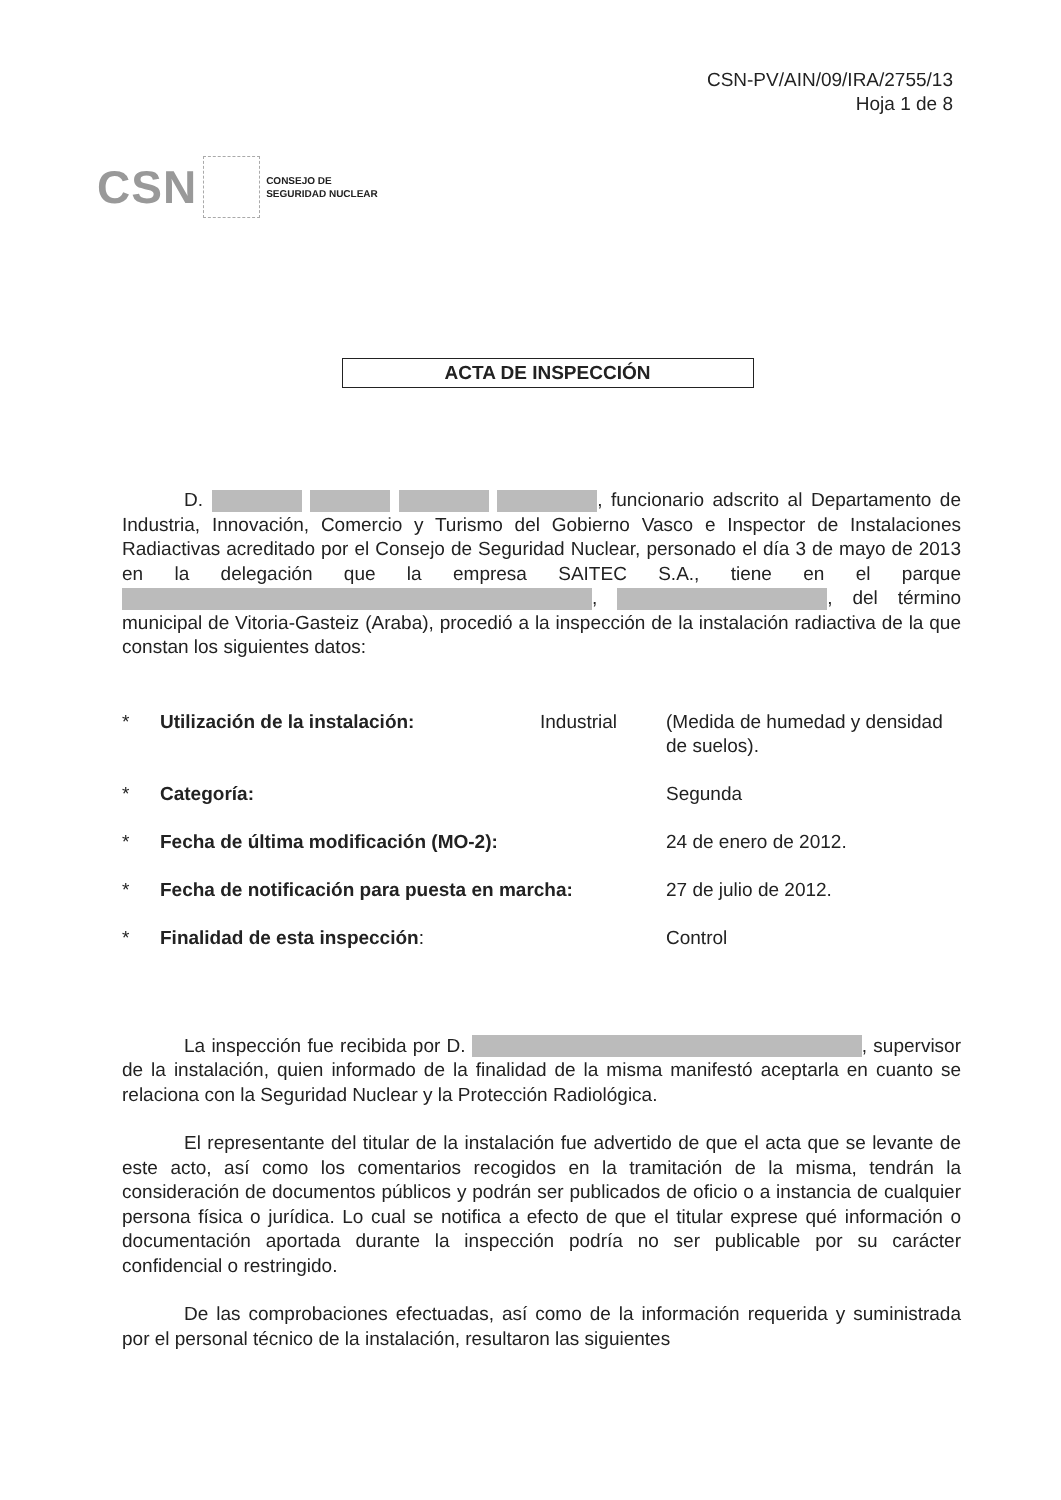CSN-PV/AIN/09/IRA/2755/13
Hoja 1 de 8
CSN CONSEJO DE
SEGURIDAD NUCLEAR
ACTA DE INSPECCIÓN
D. , funcionario adscrito al Departamento de Industria, Innovación, Comercio y Turismo del Gobierno Vasco e Inspector de Instalaciones Radiactivas acreditado por el Consejo de Seguridad Nuclear, personado el día 3 de mayo de 2013 en la delegación que la empresa SAITEC S.A., tiene en el parque , , del término municipal de Vitoria-Gasteiz (Araba), procedió a la inspección de la instalación radiactiva de la que constan los siguientes datos:
| * | Utilización de la instalación: | Industrial | (Medida de humedad y densidad de suelos). |
| * | Categoría: | | Segunda |
| * | Fecha de última modificación (MO-2): | | 24 de enero de 2012. |
| * | Fecha de notificación para puesta en marcha: | | 27 de julio de 2012. |
| * | Finalidad de esta inspección : | | Control |
La inspección fue recibida por D. , supervisor de la instalación, quien informado de la finalidad de la misma manifestó aceptarla en cuanto se relaciona con la Seguridad Nuclear y la Protección Radiológica.
El representante del titular de la instalación fue advertido de que el acta que se levante de este acto, así como los comentarios recogidos en la tramitación de la misma, tendrán la consideración de documentos públicos y podrán ser publicados de oficio o a instancia de cualquier persona física o jurídica. Lo cual se notifica a efecto de que el titular exprese qué información o documentación aportada durante la inspección podría no ser publicable por su carácter confidencial o restringido.
De las comprobaciones efectuadas, así como de la información requerida y suministrada por el personal técnico de la instalación, resultaron las siguientes